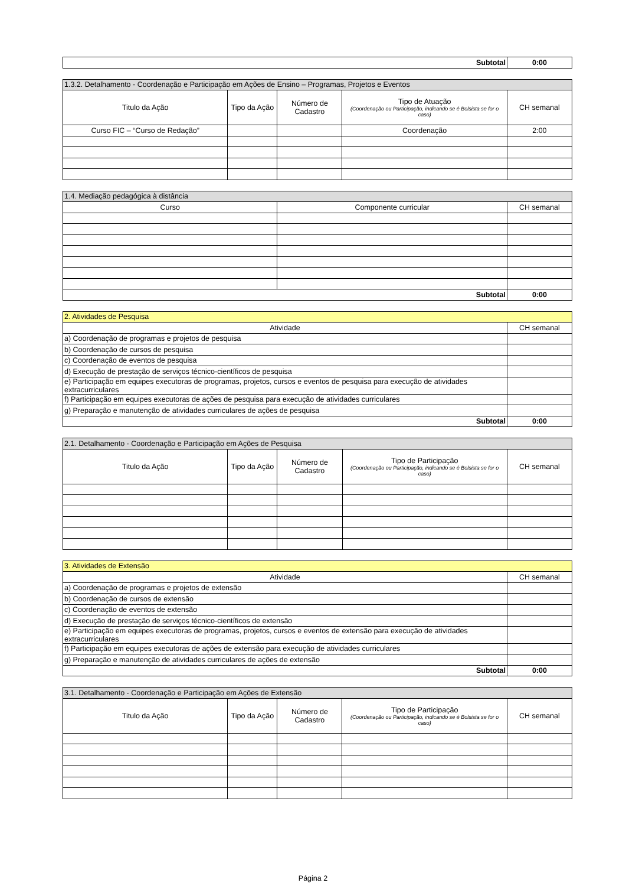| Subtotal | 0:00 |
| 1.3.2. Detalhamento - Coordenação e Participação em Ações de Ensino – Programas, Projetos e Eventos | | | | |
| --- | --- | --- | --- | --- |
| Titulo da Ação | Tipo da Ação | Número de Cadastro | Tipo de Atuação (Coordenação ou Participação, indicando se é Bolsista se for o caso) | CH semanal |
| Curso FIC – “Curso de Redação” | | | Coordenação | 2:00 |
| 1.4. Mediação pedagógica à distância | | |
| --- | --- | --- |
| Curso | Componente curricular | CH semanal |
| Subtotal | | 0:00 |
| 2. Atividades de Pesquisa | |
| --- | --- |
| Atividade | CH semanal |
| a) Coordenação de programas e projetos de pesquisa | |
| b) Coordenação de cursos de pesquisa | |
| c) Coordenação de eventos de pesquisa | |
| d) Execução de prestação de serviços técnico-científicos de pesquisa | |
| e) Participação em equipes executoras de programas, projetos, cursos e eventos de pesquisa para execução de atividades extracurriculares | |
| f) Participação em equipes executoras de ações de pesquisa para execução de atividades curriculares | |
| g) Preparação e manutenção de atividades curriculares de ações de pesquisa | |
| Subtotal | 0:00 |
| 2.1. Detalhamento - Coordenação e Participação em Ações de Pesquisa | | | | |
| --- | --- | --- | --- | --- |
| Titulo da Ação | Tipo da Ação | Número de Cadastro | Tipo de Participação (Coordenação ou Participação, indicando se é Bolsista se for o caso) | CH semanal |
| 3. Atividades de Extensão | |
| --- | --- |
| Atividade | CH semanal |
| a) Coordenação de programas e projetos de extensão | |
| b) Coordenação de cursos de extensão | |
| c) Coordenação de eventos de extensão | |
| d) Execução de prestação de serviços técnico-científicos de extensão | |
| e) Participação em equipes executoras de programas, projetos, cursos e eventos de extensão para execução de atividades extracurriculares | |
| f) Participação em equipes executoras de ações de extensão para execução de atividades curriculares | |
| g) Preparação e manutenção de atividades curriculares de ações de extensão | |
| Subtotal | 0:00 |
| 3.1. Detalhamento - Coordenação e Participação em Ações de Extensão | | | | |
| --- | --- | --- | --- | --- |
| Titulo da Ação | Tipo da Ação | Número de Cadastro | Tipo de Participação (Coordenação ou Participação, indicando se é Bolsista se for o caso) | CH semanal |
Página 2